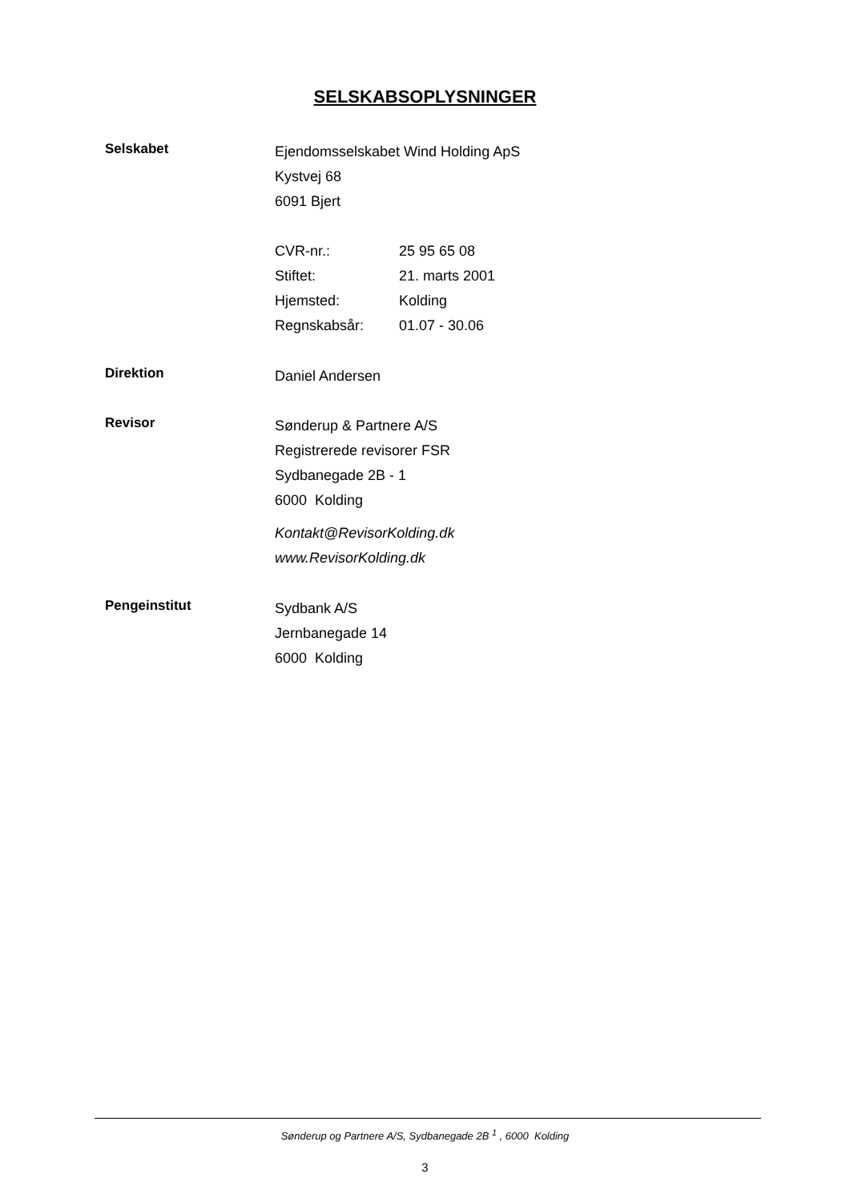SELSKABSOPLYSNINGER
Selskabet
Ejendomsselskabet Wind Holding ApS
Kystvej 68
6091 Bjert
| CVR-nr.: | 25 95 65 08 |
| Stiftet: | 21. marts 2001 |
| Hjemsted: | Kolding |
| Regnskabsår: | 01.07 - 30.06 |
Direktion
Daniel Andersen
Revisor
Sønderup & Partnere A/S
Registrerede revisorer FSR
Sydbanegade 2B - 1
6000 Kolding
Kontakt@RevisorKolding.dk
www.RevisorKolding.dk
Pengeinstitut
Sydbank A/S
Jernbanegade 14
6000 Kolding
Sønderup og Partnere A/S, Sydbanegade 2B <sup>1</sup> , 6000 Kolding
3